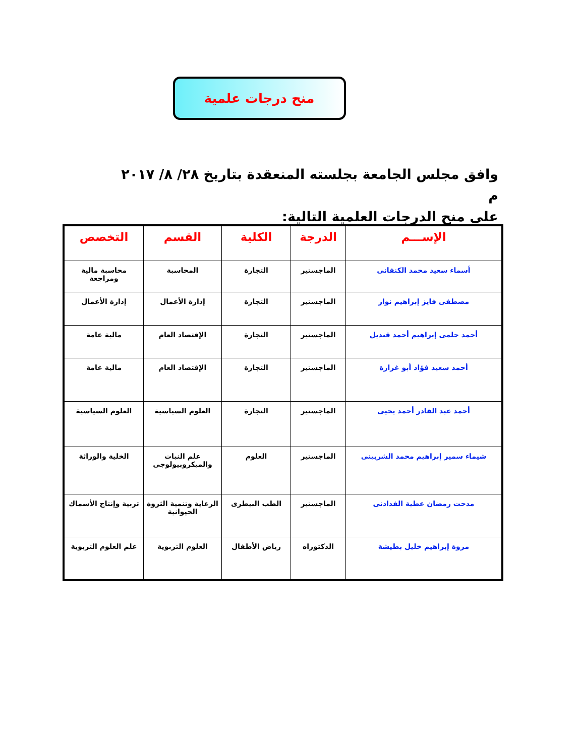منح درجات علمية
وافق مجلس الجامعة بجلسته المنعقدة بتاريخ ٢٨/ ٨/ ٢٠١٧ م
على منح الدرجات العلمية التالية:
| الإســـم | الدرجة | الكلية | القسم | التخصص |
| --- | --- | --- | --- | --- |
| أسماء سعيد محمد الكنفانى | الماجستير | التجارة | المحاسبة | محاسبة مالية ومراجعة |
| مصطفى فايز إبراهيم نوار | الماجستير | التجارة | إدارة الأعمال | إدارة الأعمال |
| أحمد حلمى إبراهيم أحمد قنديل | الماجستير | التجارة | الإقتصاد العام | مالية عامة |
| أحمد سعيد فؤاد أبو غرارة | الماجستير | التجارة | الإقتصاد العام | مالية عامة |
| أحمد عبد القادر أحمد يحيى | الماجستير | التجارة | العلوم السياسية | العلوم السياسية |
| شيماء سمير إبراهيم محمد الشربينى | الماجستير | العلوم | علم النبات والميكروبيولوجى | الخلية والوراثة |
| مدحت رمضان عطية الفدادنى | الماجستير | الطب البيطرى | الرعاية وتنمية الثروة الحيوانية | تربية وإنتاج الأسماك |
| مروة إبراهيم خليل بطيشة | الدكتوراه | رياض الأطفال | العلوم التربوية | علم العلوم التربوية |